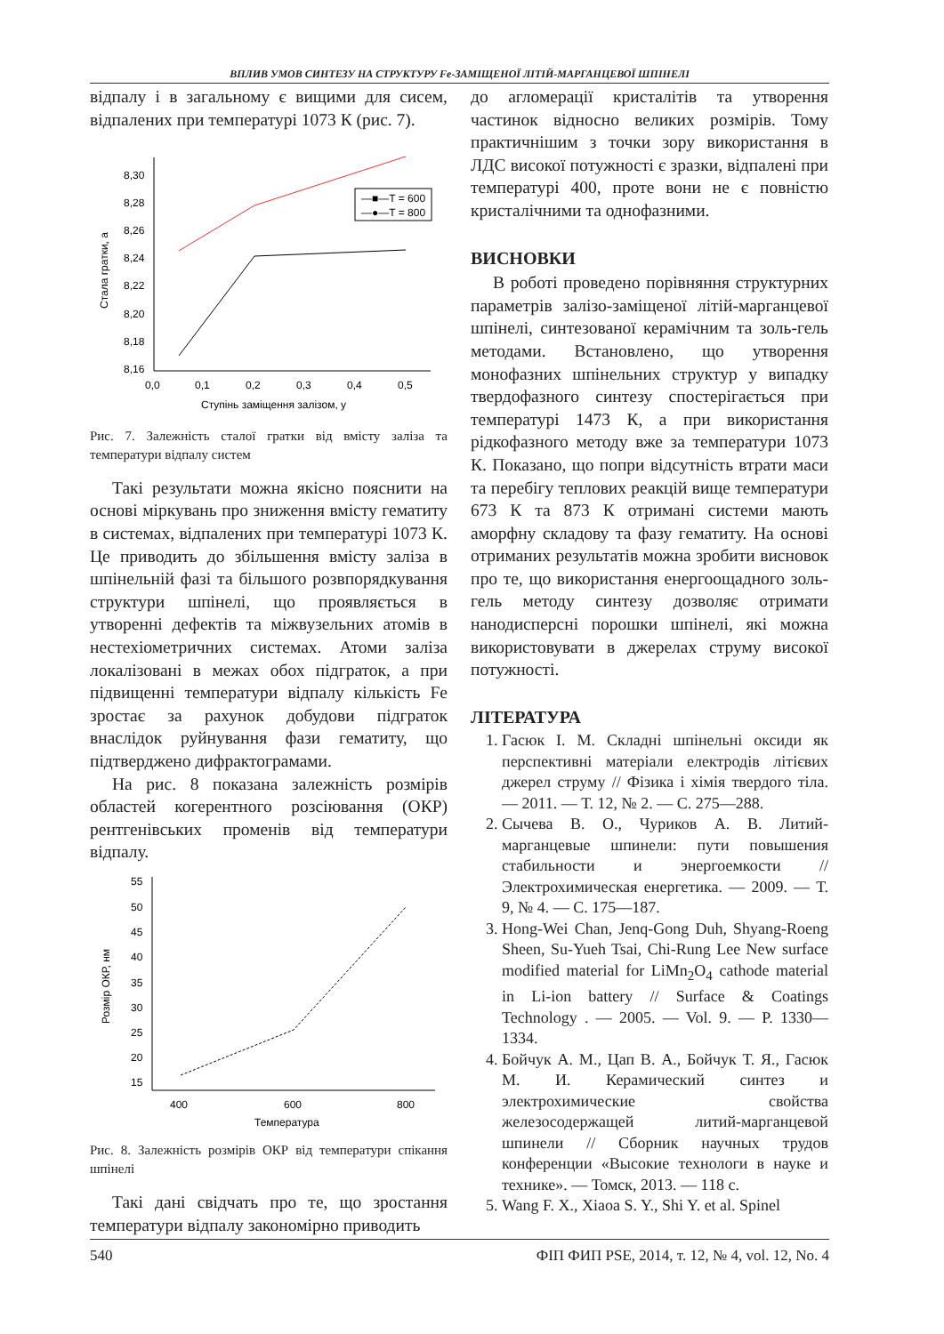ВПЛИВ УМОВ СИНТЕЗУ НА СТРУКТУРУ Fe-ЗАМІЩЕНОЇ ЛІТІЙ-МАРГАНЦЕВОЇ ШПІНЕЛІ
відпалу і в загальному є вищими для сисем, відпалених при температурі 1073 К (рис. 7).
8,30
8,28
8,26
8,24
8,22
8,20
8,18
8,16
0,0
0,1
0,2
0,3
0,4
0,5
Ступінь заміщення залізом, y
Стала гратки, a
—■—T = 600
—●—T = 800
Рис. 7. Залежність сталої гратки від вмісту заліза та температури відпалу систем
Такі результати можна якісно пояснити на основі міркувань про зниження вмісту гематиту в системах, відпалених при температурі 1073 К. Це приводить до збільшення вмісту заліза в шпінельній фазі та більшого розвпорядкування структури шпінелі, що проявляється в утворенні дефектів та міжвузельних атомів в нестехіометричних системах. Атоми заліза локалізовані в межах обох підграток, а при підвищенні температури відпалу кількість Fe зростає за рахунок добудови підграток внаслідок руйнування фази гематиту, що підтверджено дифрактограмами.
На рис. 8 показана залежність розмірів областей когерентного розсіювання (ОКР) рентгенівських променів від температури відпалу.
55
50
45
40
35
30
25
20
15
400
600
800
Температура
Розмір ОКР, нм
Рис. 8. Залежність розмірів ОКР від температури спікання шпінелі
Такі дані свідчать про те, що зростання температури відпалу закономірно приводить
до агломерації кристалітів та утворення частинок відносно великих розмірів. Тому практичнішим з точки зору використання в ЛДС високої потужності є зразки, відпалені при температурі 400, проте вони не є повністю кристалічними та однофазними.
ВИСНОВКИ
В роботі проведено порівняння структурних параметрів залізо-заміщеної літій-марганцевої шпінелі, синтезованої керамічним та золь-гель методами. Встановлено, що утворення монофазних шпінельних структур у випадку твердофазного синтезу спостерігається при температурі 1473 К, а при використання рідкофазного методу вже за температури 1073 К. Показано, що попри відсутність втрати маси та перебігу теплових реакцій вище температури 673 К та 873 К отримані системи мають аморфну складову та фазу гематиту. На основі отриманих результатів можна зробити висновок про те, що використання енергоощадного золь-гель методу синтезу дозволяє отримати нанодисперсні порошки шпінелі, які можна використовувати в джерелах струму високої потужності.
ЛІТЕРАТУРА
1. Гасюк І. М. Складні шпінельні оксиди як перспективні матеріали електродів літієвих джерел струму // Фізика і хімія твердого тіла. — 2011. — Т. 12, № 2. — С. 275—288.
2. Сычева В. О., Чуриков А. В. Литий-марганцевые шпинели: пути повышения стабильности и энергоемкости // Электрохимическая енергетика. — 2009. — Т. 9, № 4. — С. 175—187.
3. Hong-Wei Chan, Jenq-Gong Duh, Shyang-Roeng Sheen, Su-Yueh Tsai, Chi-Rung Lee New surface modified material for LiMn<sub>2</sub>O<sub>4</sub> cathode material in Li-ion battery // Surface & Coatings Technology . — 2005. — Vol. 9. — P. 1330—1334.
4. Бойчук А. М., Цап В. А., Бойчук Т. Я., Гасюк М. И. Керамический синтез и электрохимические свойства железосодержащей литий-марганцевой шпинели // Сборник научных трудов конференции «Высокие технологи в науке и технике». — Томск, 2013. — 118 с.
5. Wang F. X., Xiaoa S. Y., Shi Y. et al. Spinel
540 ФІП ФИП PSE, 2014, т. 12, № 4, vol. 12, No. 4